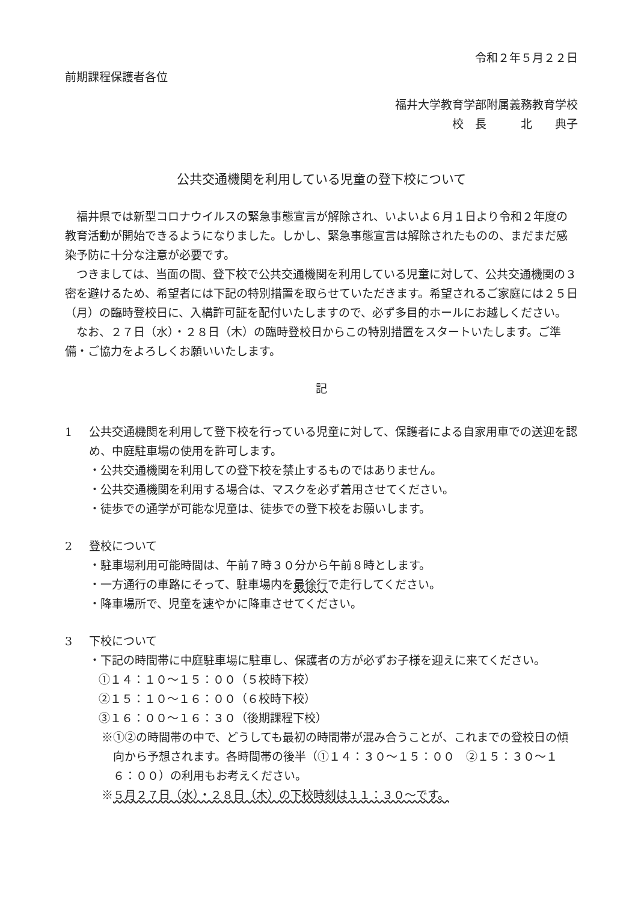令和２年５月２２日
前期課程保護者各位
福井大学教育学部附属義務教育学校
校　長　　　北　　典子
公共交通機関を利用している児童の登下校について
福井県では新型コロナウイルスの緊急事態宣言が解除され、いよいよ６月１日より令和２年度の教育活動が開始できるようになりました。しかし、緊急事態宣言は解除されたものの、まだまだ感染予防に十分な注意が必要です。
つきましては、当面の間、登下校で公共交通機関を利用している児童に対して、公共交通機関の３密を避けるため、希望者には下記の特別措置を取らせていただきます。希望されるご家庭には２５日（月）の臨時登校日に、入構許可証を配付いたしますので、必ず多目的ホールにお越しください。
なお、２７日（水）・２８日（木）の臨時登校日からこの特別措置をスタートいたします。ご準備・ご協力をよろしくお願いいたします。
記
1 公共交通機関を利用して登下校を行っている児童に対して、保護者による自家用車での送迎を認め、中庭駐車場の使用を許可します。
・公共交通機関を利用しての登下校を禁止するものではありません。
・公共交通機関を利用する場合は、マスクを必ず着用させてください。
・徒歩での通学が可能な児童は、徒歩での登下校をお願いします。
2 登校について
・駐車場利用可能時間は、午前７時３０分から午前８時とします。
・一方通行の車路にそって、駐車場内を最徐行で走行してください。
・降車場所で、児童を速やかに降車させてください。
3 下校について
・下記の時間帯に中庭駐車場に駐車し、保護者の方が必ずお子様を迎えに来てください。
①１４：１０～１５：００（５校時下校）
②１５：１０～１６：００（６校時下校）
③１６：００～１６：３０（後期課程下校）
※①②の時間帯の中で、どうしても最初の時間帯が混み合うことが、これまでの登校日の傾向から予想されます。各時間帯の後半（①１４：３０～１５：００　②１５：３０～１６：００）の利用もお考えください。
※５月２７日（水）・２８日（木）の下校時刻は１１：３０～です。